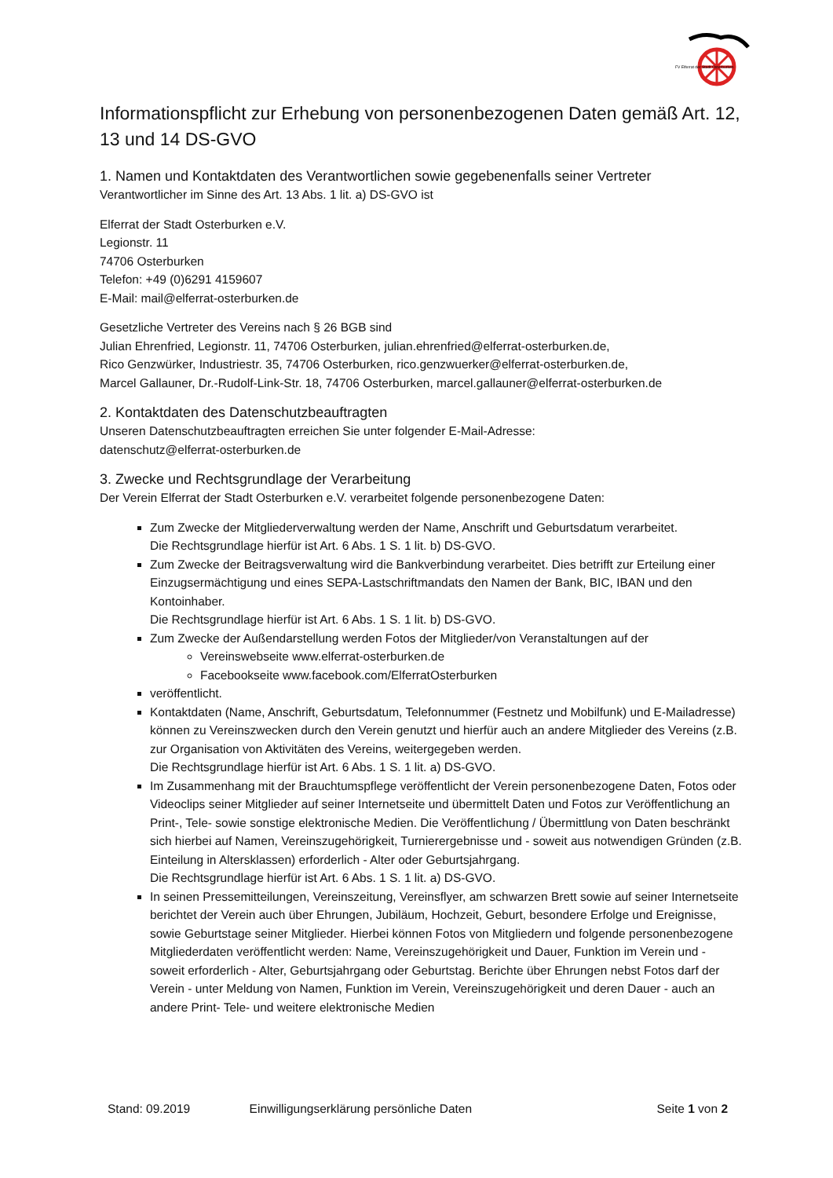FV Elferrat der Stadt Osterburken
Informationspflicht zur Erhebung von personenbezogenen Daten gemäß Art. 12, 13 und 14 DS-GVO
1. Namen und Kontaktdaten des Verantwortlichen sowie gegebenenfalls seiner Vertreter
Verantwortlicher im Sinne des Art. 13 Abs. 1 lit. a) DS-GVO ist
Elferrat der Stadt Osterburken e.V.
Legionstr. 11
74706 Osterburken
Telefon: +49 (0)6291 4159607
E-Mail: mail@elferrat-osterburken.de
Gesetzliche Vertreter des Vereins nach § 26 BGB sind
Julian Ehrenfried, Legionstr. 11, 74706 Osterburken, julian.ehrenfried@elferrat-osterburken.de,
Rico Genzwürker, Industriestr. 35, 74706 Osterburken, rico.genzwuerker@elferrat-osterburken.de,
Marcel Gallauner, Dr.-Rudolf-Link-Str. 18, 74706 Osterburken, marcel.gallauner@elferrat-osterburken.de
2. Kontaktdaten des Datenschutzbeauftragten
Unseren Datenschutzbeauftragten erreichen Sie unter folgender E-Mail-Adresse:
datenschutz@elferrat-osterburken.de
3. Zwecke und Rechtsgrundlage der Verarbeitung
Der Verein Elferrat der Stadt Osterburken e.V. verarbeitet folgende personenbezogene Daten:
Zum Zwecke der Mitgliederverwaltung werden der Name, Anschrift und Geburtsdatum verarbeitet.
Die Rechtsgrundlage hierfür ist Art. 6 Abs. 1 S. 1 lit. b) DS-GVO.
Zum Zwecke der Beitragsverwaltung wird die Bankverbindung verarbeitet. Dies betrifft zur Erteilung einer Einzugsermächtigung und eines SEPA-Lastschriftmandats den Namen der Bank, BIC, IBAN und den Kontoinhaber.
Die Rechtsgrundlage hierfür ist Art. 6 Abs. 1 S. 1 lit. b) DS-GVO.
Zum Zwecke der Außendarstellung werden Fotos der Mitglieder/von Veranstaltungen auf der
Vereinswebseite www.elferrat-osterburken.de
Facebookseite www.facebook.com/ElferratOsterburken
veröffentlicht.
Kontaktdaten (Name, Anschrift, Geburtsdatum, Telefonnummer (Festnetz und Mobilfunk) und E-Mailadresse) können zu Vereinszwecken durch den Verein genutzt und hierfür auch an andere Mitglieder des Vereins (z.B. zur Organisation von Aktivitäten des Vereins, weitergegeben werden.
Die Rechtsgrundlage hierfür ist Art. 6 Abs. 1 S. 1 lit. a) DS-GVO.
Im Zusammenhang mit der Brauchtumspflege veröffentlicht der Verein personenbezogene Daten, Fotos oder Videoclips seiner Mitglieder auf seiner Internetseite und übermittelt Daten und Fotos zur Veröffentlichung an Print-, Tele- sowie sonstige elektronische Medien. Die Veröffentlichung / Übermittlung von Daten beschränkt sich hierbei auf Namen, Vereinszugehörigkeit, Turnierergebnisse und - soweit aus notwendigen Gründen (z.B. Einteilung in Altersklassen) erforderlich - Alter oder Geburtsjahrgang.
Die Rechtsgrundlage hierfür ist Art. 6 Abs. 1 S. 1 lit. a) DS-GVO.
In seinen Pressemitteilungen, Vereinszeitung, Vereinsflyer, am schwarzen Brett sowie auf seiner Internetseite berichtet der Verein auch über Ehrungen, Jubiläum, Hochzeit, Geburt, besondere Erfolge und Ereignisse, sowie Geburtstage seiner Mitglieder. Hierbei können Fotos von Mitgliedern und folgende personenbezogene Mitgliederdaten veröffentlicht werden: Name, Vereinszugehörigkeit und Dauer, Funktion im Verein und - soweit erforderlich - Alter, Geburtsjahrgang oder Geburtstag. Berichte über Ehrungen nebst Fotos darf der Verein - unter Meldung von Namen, Funktion im Verein, Vereinszugehörigkeit und deren Dauer - auch an andere Print- Tele- und weitere elektronische Medien
Stand: 09.2019 Einwilligungserklärung persönliche Daten Seite 1 von 2